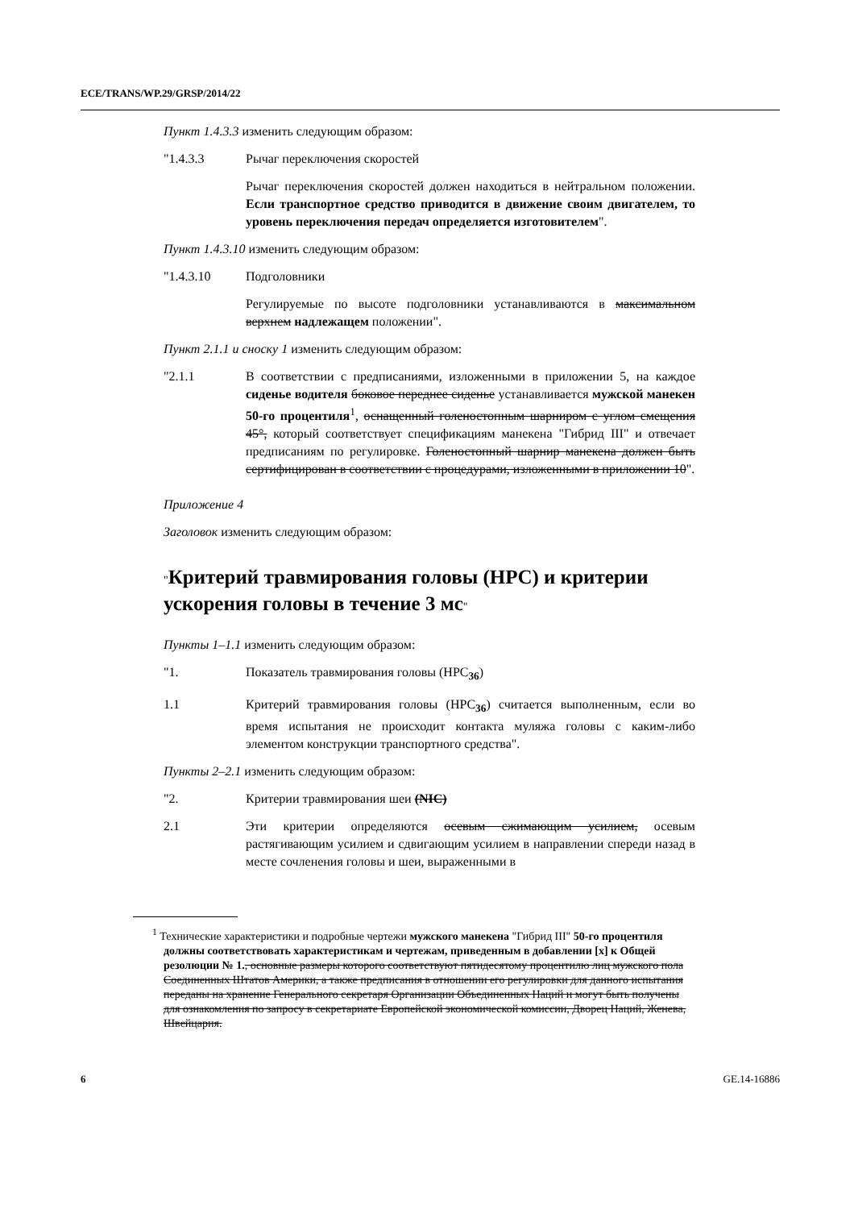ECE/TRANS/WP.29/GRSP/2014/22
Пункт 1.4.3.3 изменить следующим образом:
"1.4.3.3 Рычаг переключения скоростей
Рычаг переключения скоростей должен находиться в нейтральном положении. Если транспортное средство приводится в движение своим двигателем, то уровень переключения передач определяется изготовителем".
Пункт 1.4.3.10 изменить следующим образом:
"1.4.3.10 Подголовники
Регулируемые по высоте подголовники устанавливаются в максимальном верхнем надлежащем положении".
Пункт 2.1.1 и сноску 1 изменить следующим образом:
"2.1.1 В соответствии с предписаниями, изложенными в приложении 5, на каждое сиденье водителя боковое переднее сиденье устанавливается мужской манекен 50-го процентиля<sup>1</sup>, оснащенный голеностопным шарниром с углом смещения 45°, который соответствует спецификациям манекена "Гибрид III" и отвечает предписаниям по регулировке. Голеностопный шарнир манекена должен быть сертифицирован в соответствии с процедурами, изложенными в приложении 10".
Приложение 4
Заголовок изменить следующим образом:
"Критерий травмирования головы (HPC) и критерии ускорения головы в течение 3 мс"
Пункты 1–1.1 изменить следующим образом:
"1. Показатель травмирования головы (HPC<sub>36</sub>)
1.1 Критерий травмирования головы (HPC<sub>36</sub>) считается выполненным, если во время испытания не происходит контакта муляжа головы с каким-либо элементом конструкции транспортного средства".
Пункты 2–2.1 изменить следующим образом:
"2. Критерии травмирования шеи (NIC)
2.1 Эти критерии определяются осевым сжимающим усилием, осевым растягивающим усилием и сдвигающим усилием в направлении спереди назад в месте сочленения головы и шеи, выраженными в
<sup>1</sup> Технические характеристики и подробные чертежи мужского манекена "Гибрид III" 50-го процентиля должны соответствовать характеристикам и чертежам, приведенным в добавлении [x] к Общей резолюции № 1., основные размеры которого соответствуют пятидесятому процентилю лиц мужского пола Соединенных Штатов Америки, а также предписания в отношении его регулировки для данного испытания переданы на хранение Генерального секретаря Организации Объединенных Наций и могут быть получены для ознакомления по запросу в секретариате Европейской экономической комиссии, Дворец Наций, Женева, Швейцария.
6 GE.14-16886